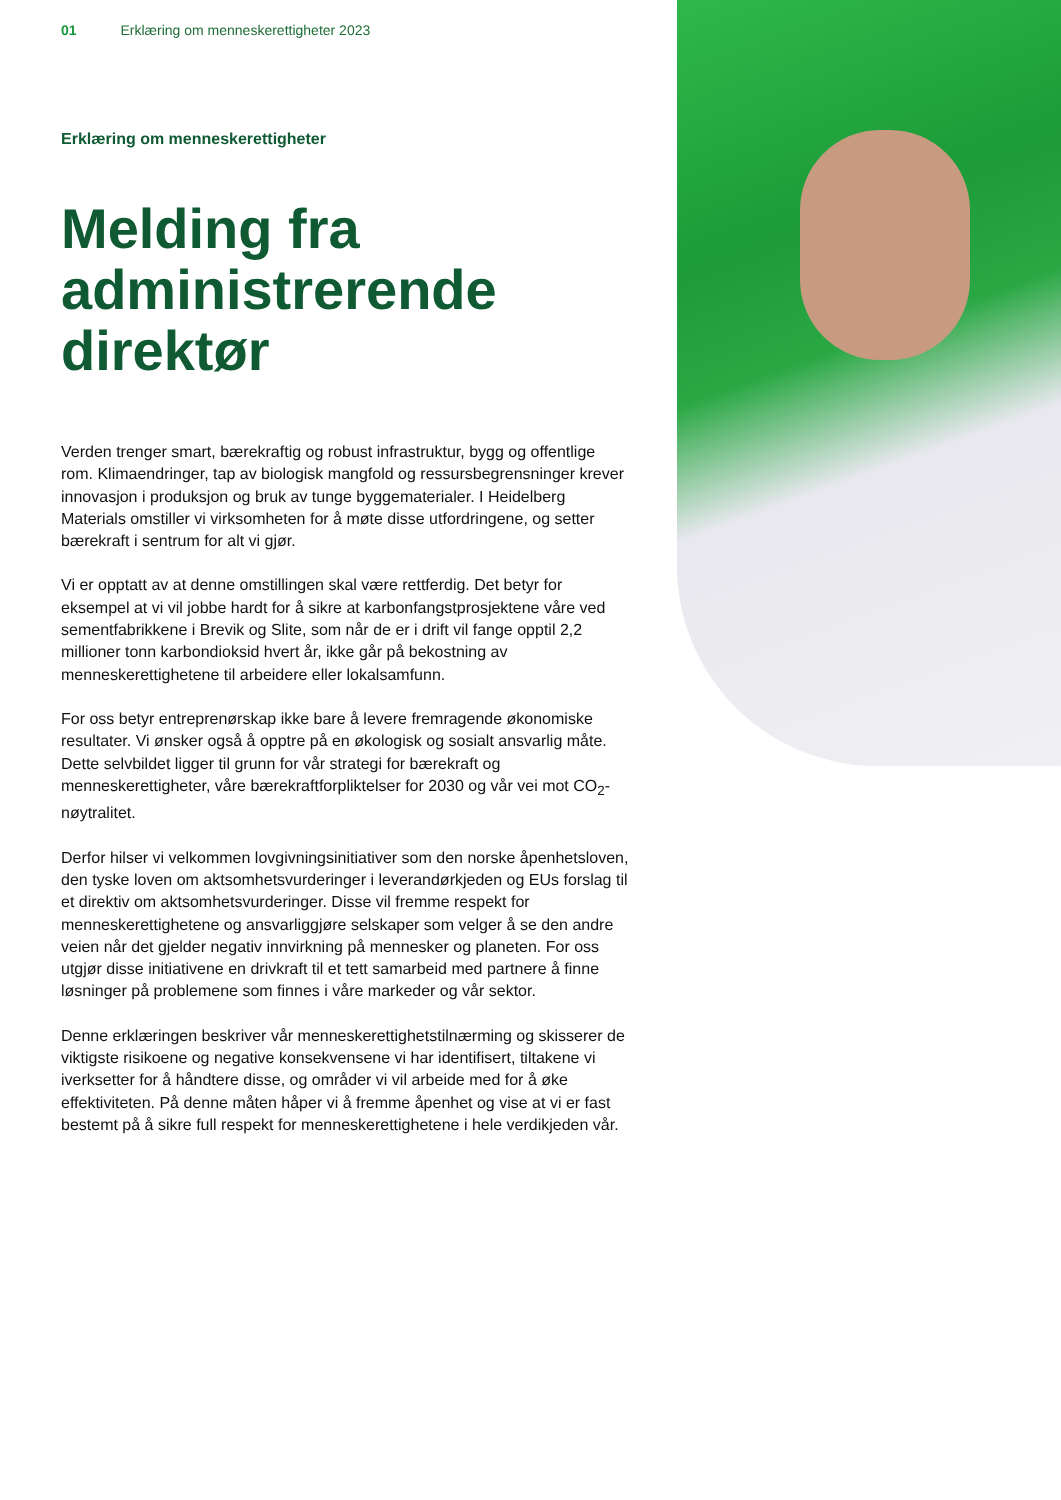01 Erklæring om menneskerettigheter 2023
Erklæring om menneskerettigheter
Melding fra administrerende direktør
Verden trenger smart, bærekraftig og robust infrastruktur, bygg og offentlige rom. Klimaendringer, tap av biologisk mangfold og ressursbegrensninger krever innovasjon i produksjon og bruk av tunge byggematerialer. I Heidelberg Materials omstiller vi virksomheten for å møte disse utfordringene, og setter bærekraft i sentrum for alt vi gjør.
Vi er opptatt av at denne omstillingen skal være rettferdig. Det betyr for eksempel at vi vil jobbe hardt for å sikre at karbonfangstprosjektene våre ved sementfabrikkene i Brevik og Slite, som når de er i drift vil fange opptil 2,2 millioner tonn karbondioksid hvert år, ikke går på bekostning av menneskerettighetene til arbeidere eller lokalsamfunn.
For oss betyr entreprenørskap ikke bare å levere fremragende økonomiske resultater. Vi ønsker også å opptre på en økologisk og sosialt ansvarlig måte. Dette selvbildet ligger til grunn for vår strategi for bærekraft og menneskerettigheter, våre bærekraftforpliktelser for 2030 og vår vei mot CO<sub>2</sub>-nøytralitet.
Derfor hilser vi velkommen lovgivningsinitiativer som den norske åpenhetsloven, den tyske loven om aktsomhetsvurderinger i leverandørkjeden og EUs forslag til et direktiv om aktsomhetsvurderinger. Disse vil fremme respekt for menneskerettighetene og ansvarliggjøre selskaper som velger å se den andre veien når det gjelder negativ innvirkning på mennesker og planeten. For oss utgjør disse initiativene en drivkraft til et tett samarbeid med partnere å finne løsninger på problemene som finnes i våre markeder og vår sektor.
Denne erklæringen beskriver vår menneskerettighetstilnærming og skisserer de viktigste risikoene og negative konsekvensene vi har identifisert, tiltakene vi iverksetter for å håndtere disse, og områder vi vil arbeide med for å øke effektiviteten. På denne måten håper vi å fremme åpenhet og vise at vi er fast bestemt på å sikre full respekt for menneskerettighetene i hele verdikjeden vår.